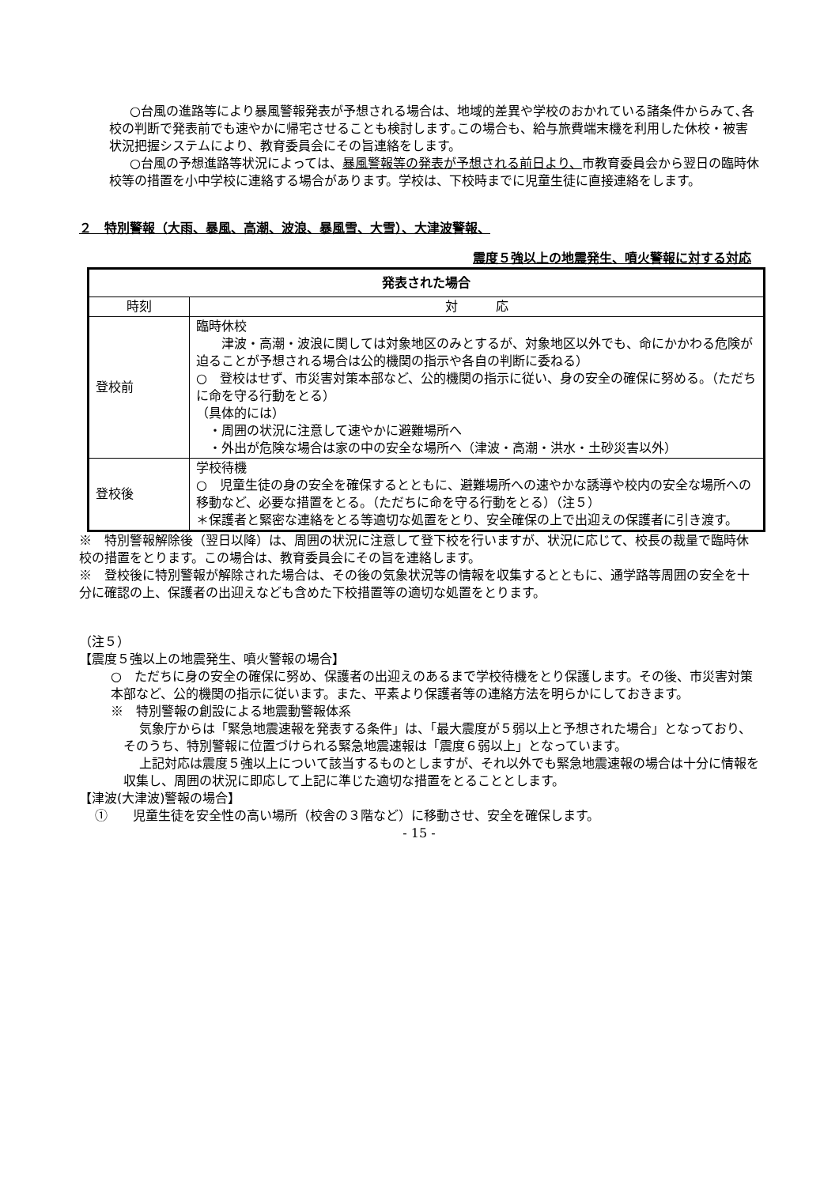○台風の進路等により暴風警報発表が予想される場合は、地域的差異や学校のおかれている諸条件からみて､各校の判断で発表前でも速やかに帰宅させることも検討します｡この場合も、給与旅費端末機を利用した休校・被害状況把握システムにより、教育委員会にその旨連絡をします。
○台風の予想進路等状況によっては、暴風警報等の発表が予想される前日より、市教育委員会から翌日の臨時休校等の措置を小中学校に連絡する場合があります。学校は、下校時までに児童生徒に直接連絡をします。
２　特別警報（大雨、暴風、高潮、波浪、暴風雪、大雪）、大津波警報、
震度５強以上の地震発生、噴火警報に対する対応
| 発表された場合 | |
| --- | --- |
| 時刻 | 対 応 |
| 登校前 | 臨時休校 津波・高潮・波浪に関しては対象地区のみとするが、対象地区以外でも、命にかかわる危険が迫ることが予想される場合は公的機関の指示や各自の判断に委ねる） ○ 登校はせず、市災害対策本部など、公的機関の指示に従い、身の安全の確保に努める。（ただちに命を守る行動をとる） （具体的には） ・周囲の状況に注意して速やかに避難場所へ ・外出が危険な場合は家の中の安全な場所へ（津波・高潮・洪水・土砂災害以外） |
| 登校後 | 学校待機 ○ 児童生徒の身の安全を確保するとともに、避難場所への速やかな誘導や校内の安全な場所への移動など、必要な措置をとる。（ただちに命を守る行動をとる）（注５） ＊保護者と緊密な連絡をとる等適切な処置をとり、安全確保の上で出迎えの保護者に引き渡す。 |
※　特別警報解除後（翌日以降）は、周囲の状況に注意して登下校を行いますが、状況に応じて、校長の裁量で臨時休校の措置をとります。この場合は、教育委員会にその旨を連絡します。
※　登校後に特別警報が解除された場合は、その後の気象状況等の情報を収集するとともに、通学路等周囲の安全を十分に確認の上、保護者の出迎えなども含めた下校措置等の適切な処置をとります。
（注５）
【震度５強以上の地震発生、噴火警報の場合】
○　ただちに身の安全の確保に努め、保護者の出迎えのあるまで学校待機をとり保護します。その後、市災害対策本部など、公的機関の指示に従います。また、平素より保護者等の連絡方法を明らかにしておきます。
※　特別警報の創設による地震動警報体系
気象庁からは「緊急地震速報を発表する条件」は、「最大震度が５弱以上と予想された場合」となっており、そのうち、特別警報に位置づけられる緊急地震速報は「震度６弱以上」となっています。
上記対応は震度５強以上について該当するものとしますが、それ以外でも緊急地震速報の場合は十分に情報を収集し、周囲の状況に即応して上記に準じた適切な措置をとることとします。
【津波(大津波)警報の場合】
①　　児童生徒を安全性の高い場所（校舎の３階など）に移動させ、安全を確保します。
- 15 -